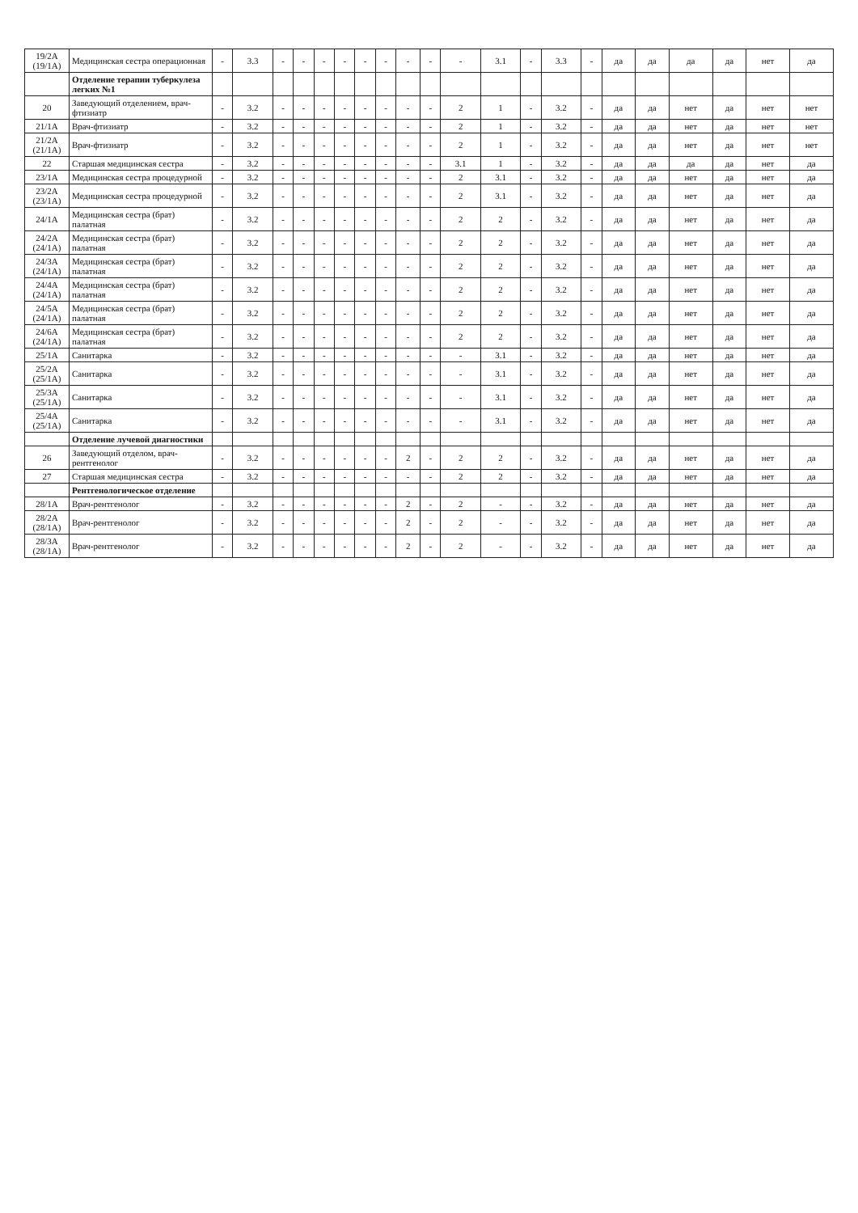| 19/2А (19/1А) | Медицинская сестра операционная | - | 3.3 | - | - | - | - | - | - | - | - | - | 3.1 | - | 3.3 | - | да | да | да | да | нет | да |
| | Отделение терапии туберкулеза легких №1 | | | | | | | | | | | | | | | | | | | | | |
| 20 | Заведующий отделением, врач-фтизиатр | - | 3.2 | - | - | - | - | - | - | - | - | 2 | 1 | - | 3.2 | - | да | да | нет | да | нет | нет |
| 21/1А | Врач-фтизиатр | - | 3.2 | - | - | - | - | - | - | - | - | 2 | 1 | - | 3.2 | - | да | да | нет | да | нет | нет |
| 21/2А (21/1А) | Врач-фтизиатр | - | 3.2 | - | - | - | - | - | - | - | - | 2 | 1 | - | 3.2 | - | да | да | нет | да | нет | нет |
| 22 | Старшая медицинская сестра | - | 3.2 | - | - | - | - | - | - | - | - | 3.1 | 1 | - | 3.2 | - | да | да | да | да | нет | да |
| 23/1А | Медицинская сестра процедурной | - | 3.2 | - | - | - | - | - | - | - | - | 2 | 3.1 | - | 3.2 | - | да | да | нет | да | нет | да |
| 23/2А (23/1А) | Медицинская сестра процедурной | - | 3.2 | - | - | - | - | - | - | - | - | 2 | 3.1 | - | 3.2 | - | да | да | нет | да | нет | да |
| 24/1А | Медицинская сестра (брат) палатная | - | 3.2 | - | - | - | - | - | - | - | - | 2 | 2 | - | 3.2 | - | да | да | нет | да | нет | да |
| 24/2А (24/1А) | Медицинская сестра (брат) палатная | - | 3.2 | - | - | - | - | - | - | - | - | 2 | 2 | - | 3.2 | - | да | да | нет | да | нет | да |
| 24/3А (24/1А) | Медицинская сестра (брат) палатная | - | 3.2 | - | - | - | - | - | - | - | - | 2 | 2 | - | 3.2 | - | да | да | нет | да | нет | да |
| 24/4А (24/1А) | Медицинская сестра (брат) палатная | - | 3.2 | - | - | - | - | - | - | - | - | 2 | 2 | - | 3.2 | - | да | да | нет | да | нет | да |
| 24/5А (24/1А) | Медицинская сестра (брат) палатная | - | 3.2 | - | - | - | - | - | - | - | - | 2 | 2 | - | 3.2 | - | да | да | нет | да | нет | да |
| 24/6А (24/1А) | Медицинская сестра (брат) палатная | - | 3.2 | - | - | - | - | - | - | - | - | 2 | 2 | - | 3.2 | - | да | да | нет | да | нет | да |
| 25/1А | Санитарка | - | 3.2 | - | - | - | - | - | - | - | - | - | 3.1 | - | 3.2 | - | да | да | нет | да | нет | да |
| 25/2А (25/1А) | Санитарка | - | 3.2 | - | - | - | - | - | - | - | - | - | 3.1 | - | 3.2 | - | да | да | нет | да | нет | да |
| 25/3А (25/1А) | Санитарка | - | 3.2 | - | - | - | - | - | - | - | - | - | 3.1 | - | 3.2 | - | да | да | нет | да | нет | да |
| 25/4А (25/1А) | Санитарка | - | 3.2 | - | - | - | - | - | - | - | - | - | 3.1 | - | 3.2 | - | да | да | нет | да | нет | да |
| | Отделение лучевой диагностики | | | | | | | | | | | | | | | | | | | | | |
| 26 | Заведующий отделом, врач-рентгенолог | - | 3.2 | - | - | - | - | - | - | 2 | - | 2 | 2 | - | 3.2 | - | да | да | нет | да | нет | да |
| 27 | Старшая медицинская сестра | - | 3.2 | - | - | - | - | - | - | - | - | 2 | 2 | - | 3.2 | - | да | да | нет | да | нет | да |
| | Рентгенологическое отделение | | | | | | | | | | | | | | | | | | | | | |
| 28/1А | Врач-рентгенолог | - | 3.2 | - | - | - | - | - | - | 2 | - | 2 | - | - | 3.2 | - | да | да | нет | да | нет | да |
| 28/2А (28/1А) | Врач-рентгенолог | - | 3.2 | - | - | - | - | - | - | 2 | - | 2 | - | - | 3.2 | - | да | да | нет | да | нет | да |
| 28/3А (28/1А) | Врач-рентгенолог | - | 3.2 | - | - | - | - | - | - | 2 | - | 2 | - | - | 3.2 | - | да | да | нет | да | нет | да |